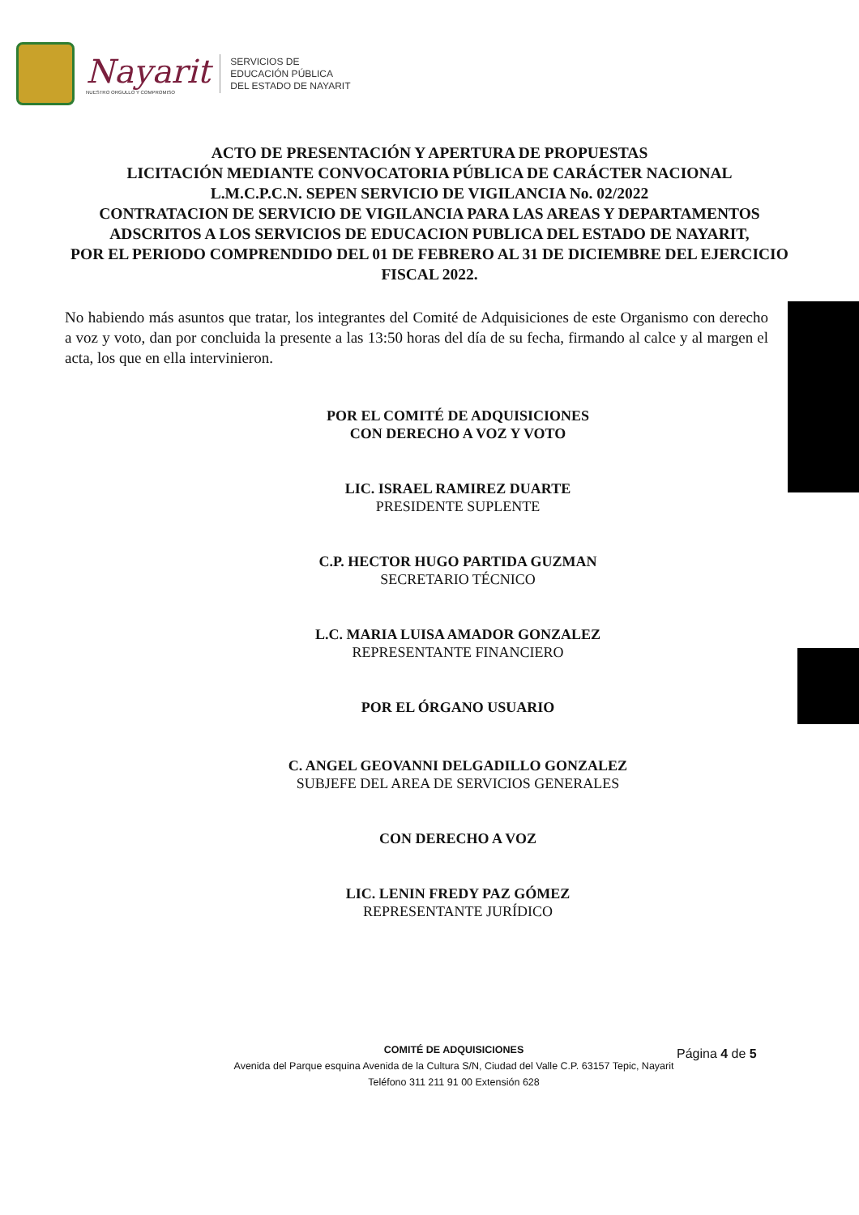Nayarit
NUESTRO ORGULLO Y COMPROMISO
SERVICIOS DE
EDUCACIÓN PÚBLICA
DEL ESTADO DE NAYARIT
ACTO DE PRESENTACIÓN Y APERTURA DE PROPUESTAS
LICITACIÓN MEDIANTE CONVOCATORIA PÚBLICA DE CARÁCTER NACIONAL
L.M.C.P.C.N. SEPEN SERVICIO DE VIGILANCIA No. 02/2022
CONTRATACION DE SERVICIO DE VIGILANCIA PARA LAS AREAS Y DEPARTAMENTOS ADSCRITOS A LOS SERVICIOS DE EDUCACION PUBLICA DEL ESTADO DE NAYARIT,
POR EL PERIODO COMPRENDIDO DEL 01 DE FEBRERO AL 31 DE DICIEMBRE DEL EJERCICIO FISCAL 2022.
No habiendo más asuntos que tratar, los integrantes del Comité de Adquisiciones de este Organismo con derecho a voz y voto, dan por concluida la presente a las 13:50 horas del día de su fecha, firmando al calce y al margen el acta, los que en ella intervinieron.
POR EL COMITÉ DE ADQUISICIONES
CON DERECHO A VOZ Y VOTO
LIC. ISRAEL RAMIREZ DUARTE
PRESIDENTE SUPLENTE
C.P. HECTOR HUGO PARTIDA GUZMAN
SECRETARIO TÉCNICO
L.C. MARIA LUISA AMADOR GONZALEZ
REPRESENTANTE FINANCIERO
POR EL ÓRGANO USUARIO
C. ANGEL GEOVANNI DELGADILLO GONZALEZ
SUBJEFE DEL AREA DE SERVICIOS GENERALES
CON DERECHO A VOZ
LIC. LENIN FREDY PAZ GÓMEZ
REPRESENTANTE JURÍDICO
COMITÉ DE ADQUISICIONES
Avenida del Parque esquina Avenida de la Cultura S/N, Ciudad del Valle C.P. 63157 Tepic, Nayarit
Teléfono 311 211 91 00 Extensión 628
Página 4 de 5